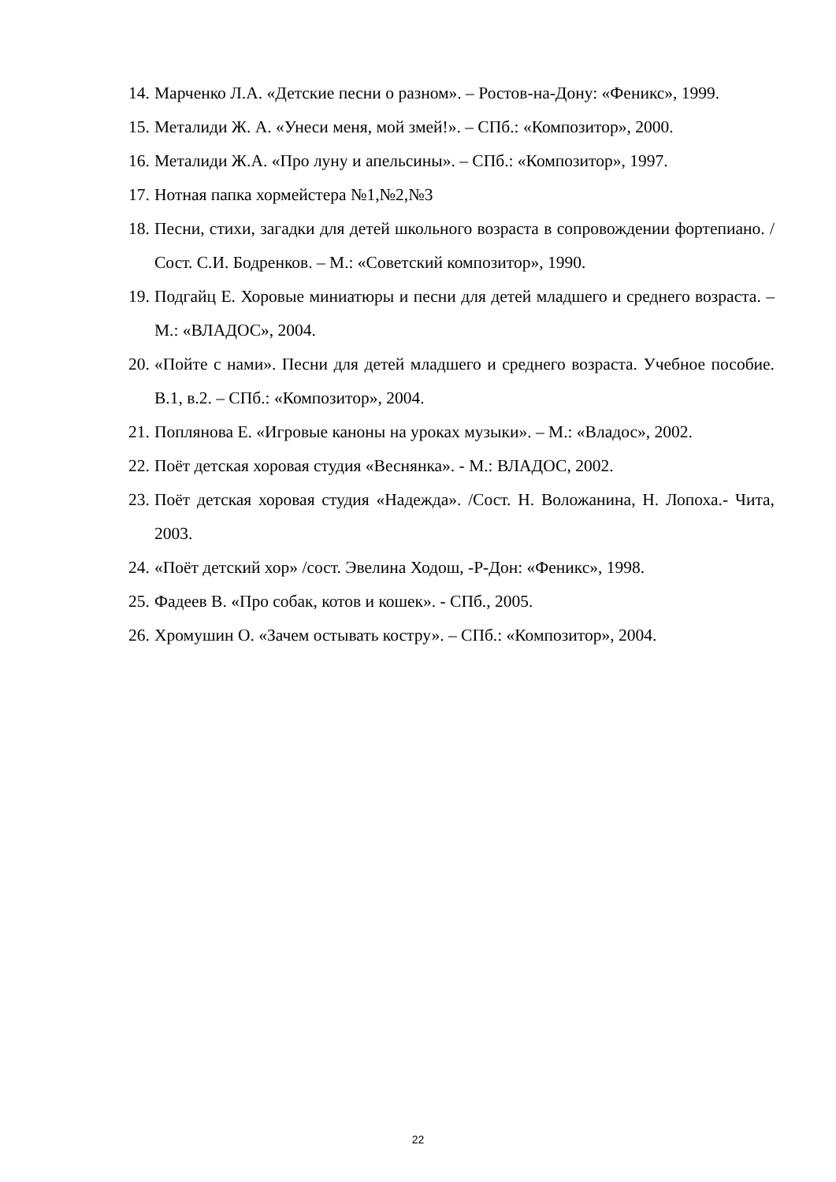14. Марченко Л.А. «Детские песни о разном». – Ростов-на-Дону: «Феникс», 1999.
15. Металиди Ж. А. «Унеси меня, мой змей!». – СПб.: «Композитор», 2000.
16. Металиди Ж.А. «Про луну и апельсины». – СПб.: «Композитор», 1997.
17. Нотная папка хормейстера №1,№2,№3
18. Песни, стихи, загадки для детей школьного возраста в сопровождении фортепиано. /Сост. С.И. Бодренков. – М.: «Советский композитор», 1990.
19. Подгайц Е. Хоровые миниатюры и песни для детей младшего и среднего возраста. –М.: «ВЛАДОС», 2004.
20. «Пойте с нами». Песни для детей младшего и среднего возраста. Учебное пособие. В.1, в.2. – СПб.: «Композитор», 2004.
21. Поплянова Е. «Игровые каноны на уроках музыки». – М.: «Владос», 2002.
22. Поёт детская хоровая студия «Веснянка». - М.: ВЛАДОС, 2002.
23. Поёт детская хоровая студия «Надежда». /Сост. Н. Воложанина, Н. Лопоха.- Чита, 2003.
24. «Поёт детский хор» /сост. Эвелина Ходош, -Р-Дон: «Феникс», 1998.
25. Фадеев В. «Про собак, котов и кошек». - СПб., 2005.
26. Хромушин О. «Зачем остывать костру». – СПб.: «Композитор», 2004.
22